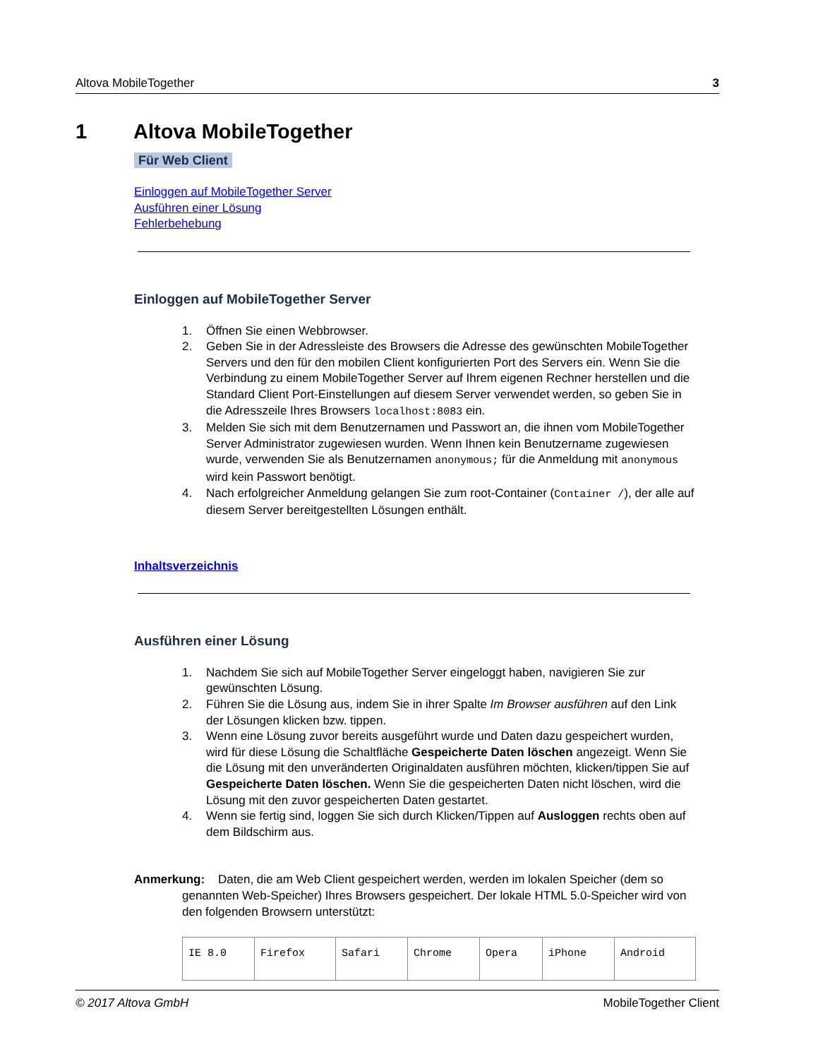Altova MobileTogether 3
1 Altova MobileTogether
Für Web Client
Einloggen auf MobileTogether Server
Ausführen einer Lösung
Fehlerbehebung
Einloggen auf MobileTogether Server
1. Öffnen Sie einen Webbrowser.
2. Geben Sie in der Adressleiste des Browsers die Adresse des gewünschten MobileTogether Servers und den für den mobilen Client konfigurierten Port des Servers ein. Wenn Sie die Verbindung zu einem MobileTogether Server auf Ihrem eigenen Rechner herstellen und die Standard Client Port-Einstellungen auf diesem Server verwendet werden, so geben Sie in die Adresszeile Ihres Browsers localhost:8083 ein.
3. Melden Sie sich mit dem Benutzernamen und Passwort an, die ihnen vom MobileTogether Server Administrator zugewiesen wurden. Wenn Ihnen kein Benutzername zugewiesen wurde, verwenden Sie als Benutzernamen anonymous; für die Anmeldung mit anonymous wird kein Passwort benötigt.
4. Nach erfolgreicher Anmeldung gelangen Sie zum root-Container (Container /), der alle auf diesem Server bereitgestellten Lösungen enthält.
Inhaltsverzeichnis
Ausführen einer Lösung
1. Nachdem Sie sich auf MobileTogether Server eingeloggt haben, navigieren Sie zur gewünschten Lösung.
2. Führen Sie die Lösung aus, indem Sie in ihrer Spalte Im Browser ausführen auf den Link der Lösungen klicken bzw. tippen.
3. Wenn eine Lösung zuvor bereits ausgeführt wurde und Daten dazu gespeichert wurden, wird für diese Lösung die Schaltfläche Gespeicherte Daten löschen angezeigt. Wenn Sie die Lösung mit den unveränderten Originaldaten ausführen möchten, klicken/tippen Sie auf Gespeicherte Daten löschen. Wenn Sie die gespeicherten Daten nicht löschen, wird die Lösung mit den zuvor gespeicherten Daten gestartet.
4. Wenn sie fertig sind, loggen Sie sich durch Klicken/Tippen auf Ausloggen rechts oben auf dem Bildschirm aus.
Anmerkung: Daten, die am Web Client gespeichert werden, werden im lokalen Speicher (dem so genannten Web-Speicher) Ihres Browsers gespeichert. Der lokale HTML 5.0-Speicher wird von den folgenden Browsern unterstützt:
| IE 8.0 | Firefox | Safari | Chrome | Opera | iPhone | Android |
© 2017 Altova GmbH MobileTogether Client